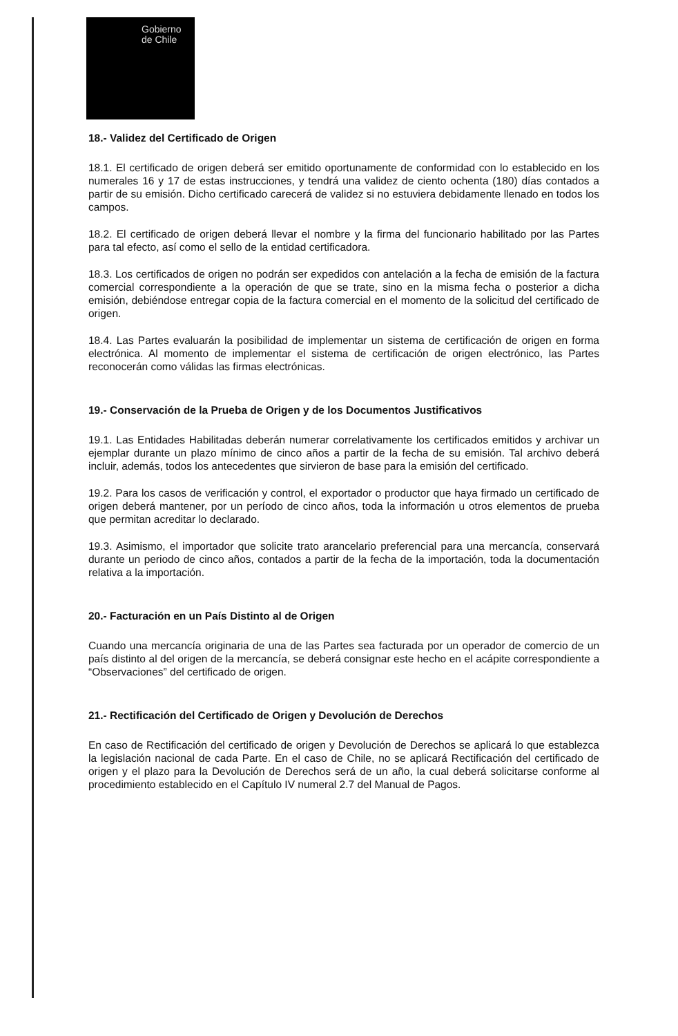Gobierno
de Chile
18.- Validez del Certificado de Origen
18.1. El certificado de origen deberá ser emitido oportunamente de conformidad con lo establecido en los numerales 16 y 17 de estas instrucciones, y tendrá una validez de ciento ochenta (180) días contados a partir de su emisión. Dicho certificado carecerá de validez si no estuviera debidamente llenado en todos los campos.
18.2. El certificado de origen deberá llevar el nombre y la firma del funcionario habilitado por las Partes para tal efecto, así como el sello de la entidad certificadora.
18.3. Los certificados de origen no podrán ser expedidos con antelación a la fecha de emisión de la factura comercial correspondiente a la operación de que se trate, sino en la misma fecha o posterior a dicha emisión, debiéndose entregar copia de la factura comercial en el momento de la solicitud del certificado de origen.
18.4. Las Partes evaluarán la posibilidad de implementar un sistema de certificación de origen en forma electrónica. Al momento de implementar el sistema de certificación de origen electrónico, las Partes reconocerán como válidas las firmas electrónicas.
19.- Conservación de la Prueba de Origen y de los Documentos Justificativos
19.1. Las Entidades Habilitadas deberán numerar correlativamente los certificados emitidos y archivar un ejemplar durante un plazo mínimo de cinco años a partir de la fecha de su emisión. Tal archivo deberá incluir, además, todos los antecedentes que sirvieron de base para la emisión del certificado.
19.2. Para los casos de verificación y control, el exportador o productor que haya firmado un certificado de origen deberá mantener, por un período de cinco años, toda la información u otros elementos de prueba que permitan acreditar lo declarado.
19.3. Asimismo, el importador que solicite trato arancelario preferencial para una mercancía, conservará durante un periodo de cinco años, contados a partir de la fecha de la importación, toda la documentación relativa a la importación.
20.- Facturación en un País Distinto al de Origen
Cuando una mercancía originaria de una de las Partes sea facturada por un operador de comercio de un país distinto al del origen de la mercancía, se deberá consignar este hecho en el acápite correspondiente a “Observaciones” del certificado de origen.
21.- Rectificación del Certificado de Origen y Devolución de Derechos
En caso de Rectificación del certificado de origen y Devolución de Derechos se aplicará lo que establezca la legislación nacional de cada Parte. En el caso de Chile, no se aplicará Rectificación del certificado de origen y el plazo para la Devolución de Derechos será de un año, la cual deberá solicitarse conforme al procedimiento establecido en el Capítulo IV numeral 2.7 del Manual de Pagos.